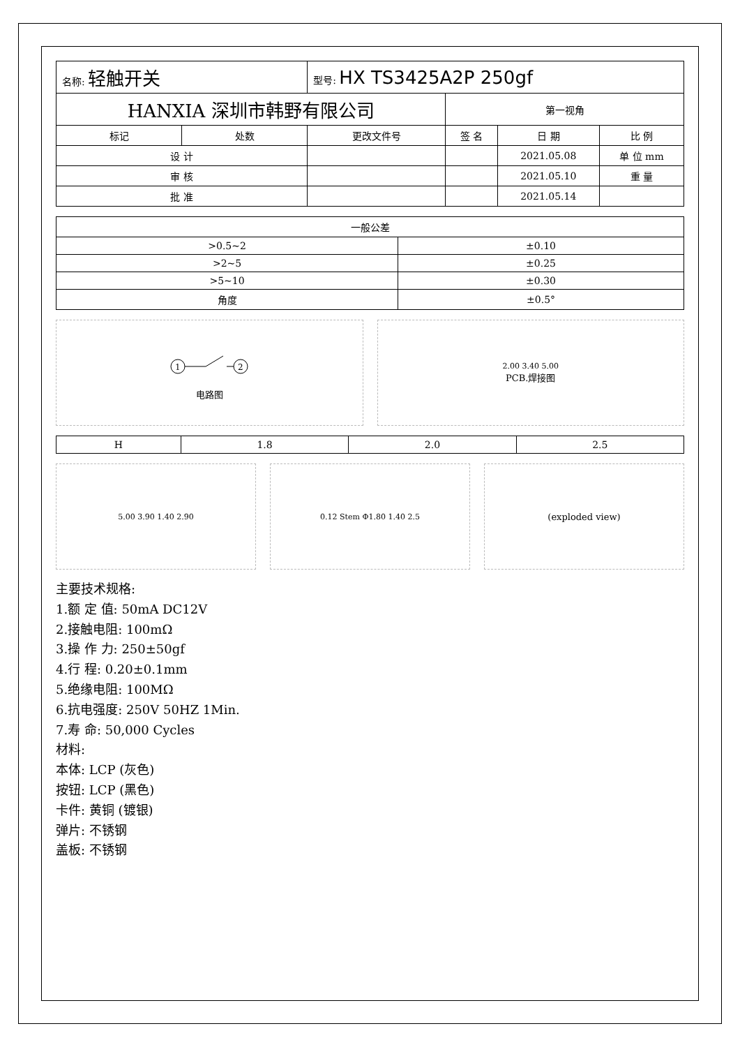| 名称: 轻触开关 | | 型号: HX TS3425A2P 250gf | | | |
| HANXIA 深圳市韩野有限公司 | | | 第一视角 | | |
| 标记 | 处数 | 更改文件号 | 签 名 | 日 期 | 比 例 |
| 设 计 | | | | 2021.05.08 | 单 位 mm |
| 审 核 | | | | 2021.05.10 | 重 量 |
| 批 准 | | | | 2021.05.14 | |
| 一般公差 | |
| --- | --- |
| >0.5~2 | ±0.10 |
| >2~5 | ±0.25 |
| >5~10 | ±0.30 |
| 角度 | ±0.5° |
1
2
电路图
2.00 3.40 5.00
PCB.焊接图
| H | 1.8 | 2.0 | 2.5 |
5.00 3.90 1.40 2.90 0.12 Stem Φ1.80 1.40 2.5
(exploded view)
主要技术规格:
1.额 定 值: 50mA DC12V
2.接触电阻: 100mΩ
3.操 作 力: 250±50gf
4.行 程: 0.20±0.1mm
5.绝缘电阻: 100MΩ
6.抗电强度: 250V 50HZ 1Min.
7.寿 命: 50,000 Cycles
材料:
本体: LCP (灰色)
按钮: LCP (黑色)
卡件: 黄铜 (镀银)
弹片: 不锈钢
盖板: 不锈钢